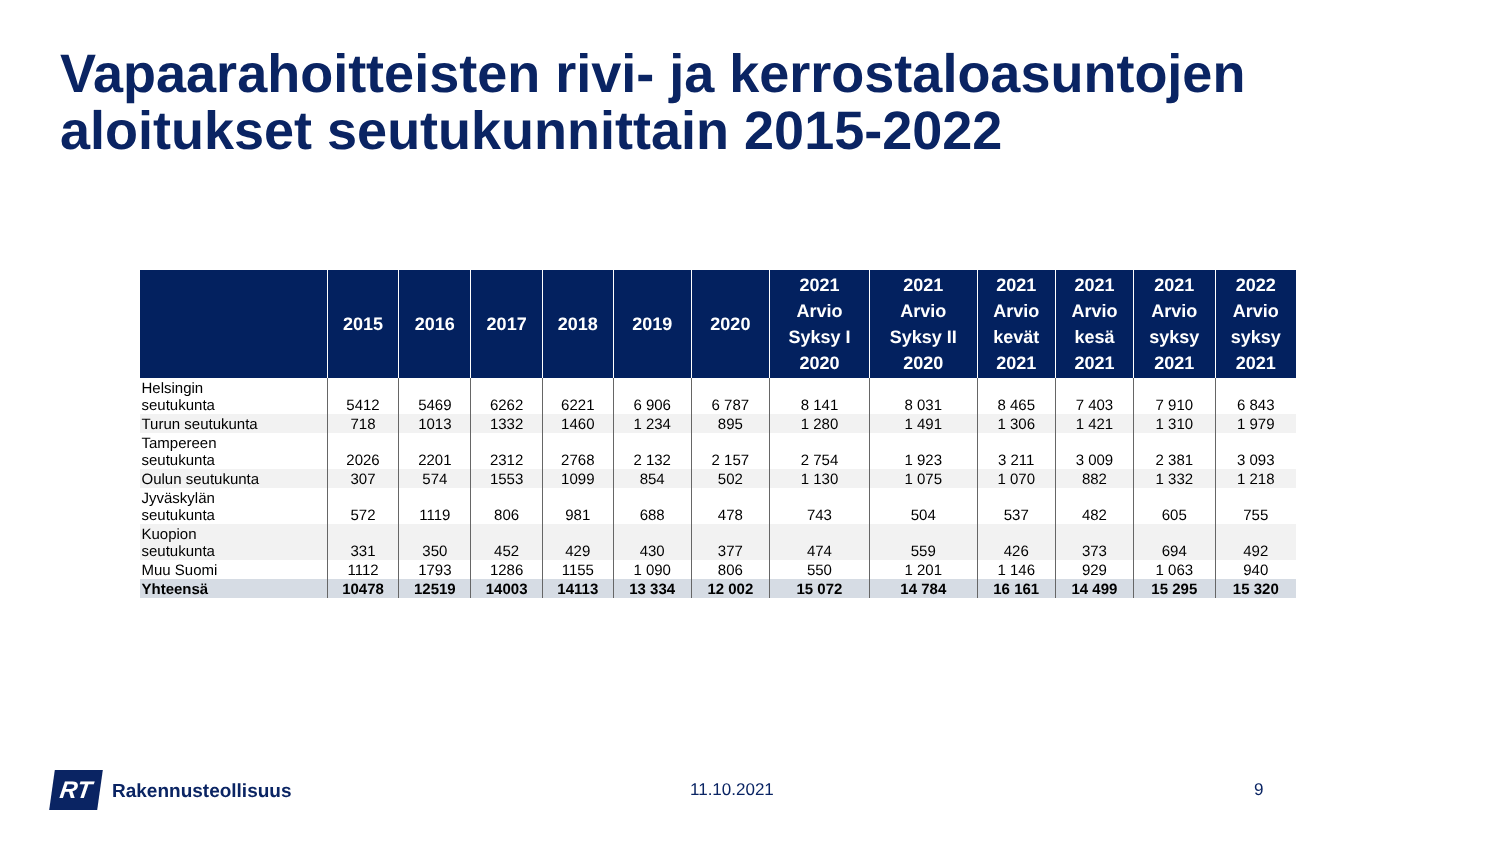Vapaarahoitteisten rivi- ja kerrostaloasuntojen
aloitukset seutukunnittain 2015-2022
| | 2015 | 2016 | 2017 | 2018 | 2019 | 2020 | 2021 Arvio Syksy I 2020 | 2021 Arvio Syksy II 2020 | 2021 Arvio kevät 2021 | 2021 Arvio kesä 2021 | 2021 Arvio syksy 2021 | 2022 Arvio syksy 2021 |
| --- | --- | --- | --- | --- | --- | --- | --- | --- | --- | --- | --- | --- |
| Helsingin seutukunta | 5412 | 5469 | 6262 | 6221 | 6 906 | 6 787 | 8 141 | 8 031 | 8 465 | 7 403 | 7 910 | 6 843 |
| Turun seutukunta | 718 | 1013 | 1332 | 1460 | 1 234 | 895 | 1 280 | 1 491 | 1 306 | 1 421 | 1 310 | 1 979 |
| Tampereen seutukunta | 2026 | 2201 | 2312 | 2768 | 2 132 | 2 157 | 2 754 | 1 923 | 3 211 | 3 009 | 2 381 | 3 093 |
| Oulun seutukunta | 307 | 574 | 1553 | 1099 | 854 | 502 | 1 130 | 1 075 | 1 070 | 882 | 1 332 | 1 218 |
| Jyväskylän seutukunta | 572 | 1119 | 806 | 981 | 688 | 478 | 743 | 504 | 537 | 482 | 605 | 755 |
| Kuopion seutukunta | 331 | 350 | 452 | 429 | 430 | 377 | 474 | 559 | 426 | 373 | 694 | 492 |
| Muu Suomi | 1112 | 1793 | 1286 | 1155 | 1 090 | 806 | 550 | 1 201 | 1 146 | 929 | 1 063 | 940 |
| Yhteensä | 10478 | 12519 | 14003 | 14113 | 13 334 | 12 002 | 15 072 | 14 784 | 16 161 | 14 499 | 15 295 | 15 320 |
RT Rakennusteollisuus 11.10.2021 9